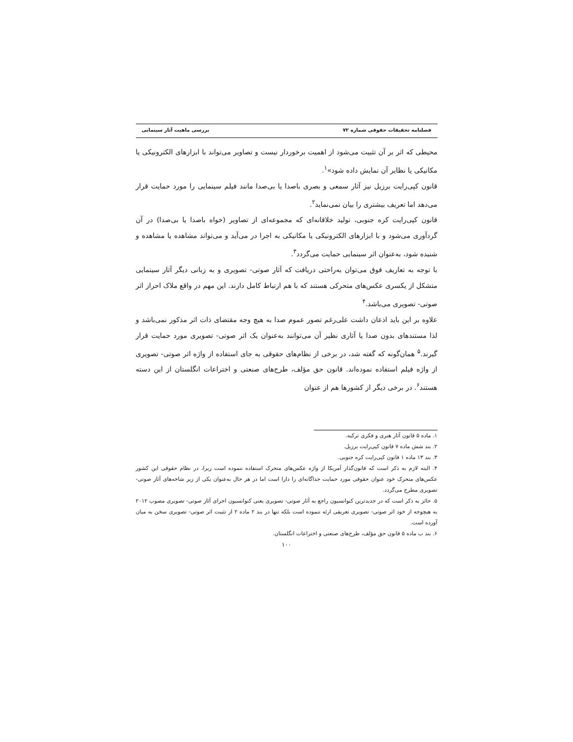فصلنامه تحقیقات حقوقی شماره ۷۲ بررسی ماهیت آثار سینمایی
محیطی که اثر بر آن تثبیت می‌شود از اهمیت برخوردار نیست و تصاویر می‌تواند با ابزارهای الکترونیکی یا مکانیکی یا نظایر آن نمایش داده شود»<sup>۱</sup>.
قانون کپی‌رایت برزیل نیز آثار سمعی و بصری باصدا یا بی‌صدا مانند فیلم سینمایی را مورد حمایت قرار می‌دهد اما تعریف بیشتری را بیان نمی‌نماید<sup>۲</sup>.
قانون کپی‌رایت کره جنوبی، تولید خلاقانه‌ای که مجموعه‌ای از تصاویر (خواه باصدا یا بی‌صدا) در آن گردآوری می‌شود و با ابزارهای الکترونیکی یا مکانیکی به اجرا در می‌آید و می‌تواند مشاهده یا مشاهده و شنیده شود، به‌عنوان اثر سینمایی حمایت می‌گردد<sup>۳</sup>.
با توجه به تعاریف فوق می‌توان به‌راحتی دریافت که آثار صوتی- تصویری و به زبانی دیگر آثار سینمایی متشکل از یکسری عکس‌های متحرکی هستند که با هم ارتباط کامل دارند. این مهم در واقع ملاک احراز اثر صوتی- تصویری می‌باشد.<sup>۴</sup>
علاوه بر این باید اذعان داشت علی‌رغم تصور عموم صدا به هیچ وجه مقتضای ذات اثر مذکور نمی‌باشد و لذا مستندهای بدون صدا یا آثاری نظیر آن می‌توانند به‌عنوان یک اثر صوتی- تصویری مورد حمایت قرار گیرند.<sup>۵</sup> همان‌گونه که گفته شد، در برخی از نظام‌های حقوقی به جای استفاده از واژه اثر صوتی- تصویری از واژه فیلم استفاده نموده‌اند. قانون حق مؤلف، طرح‌های صنعتی و اختراعات انگلستان از این دسته هستند<sup>۶</sup>. در برخی دیگر از کشورها هم از عنوان
۱. ماده ۵ قانون آثار هنری و فکری ترکیه.
۲. بند شش ماده ۷ قانون کپی‌رایت برزیل.
۳. بند ۱۳ ماده ۱ قانون کپی‌رایت کره جنوبی.
۴. البته لازم به ذکر است که قانون‌گذار آمریکا از واژه عکس‌های متحرک استفاده ننموده است زیرا، در نظام حقوقی این کشور عکس‌های متحرک خود عنوان حقوقی مورد حمایت جداگانه‌ای را دارا است اما در هر حال به‌عنوان یکی از زیر شاخه‌های آثار صوتی- تصویری مطرح می‌گردد.
۵. حائز به ذکر است که در جدیدترین کنوانسیون راجع به آثار صوتی- تصویری یعنی کنوانسیون اجرای آثار صوتی- تصویری مصوب ۲۰۱۲ به هیچوجه از خود اثر صوتی- تصویری تعریفی ارئه ننموده است بلکه تنها در بند ۲ ماده ۲ از تثبیت اثر صوتی- تصویری سخن به میان آورده است.
۶. بند ب ماده ۵ قانون حق مؤلف، طرح‌های صنعتی و اختراعات انگلستان.
۱۰۰